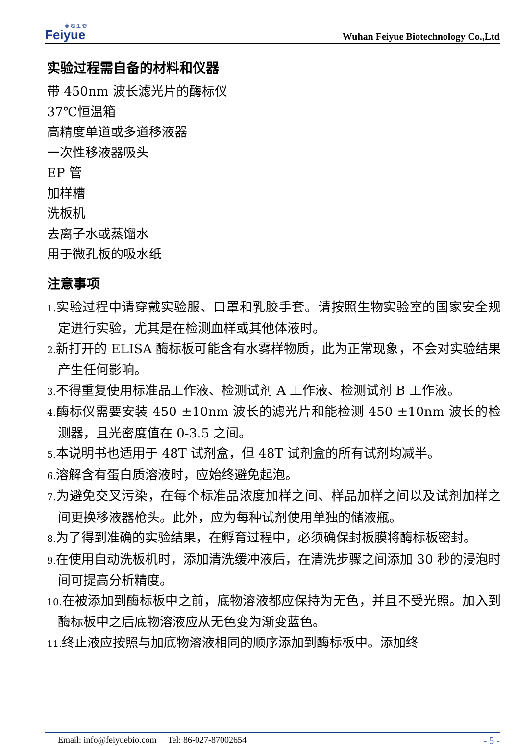菲越生物
Feiyue
Wuhan Feiyue Biotechnology Co.,Ltd
实验过程需自备的材料和仪器
带 450nm 波长滤光片的酶标仪
37℃恒温箱
高精度单道或多道移液器
一次性移液器吸头
EP 管
加样槽
洗板机
去离子水或蒸馏水
用于微孔板的吸水纸
注意事项
1. 实验过程中请穿戴实验服、口罩和乳胶手套。请按照生物实验室的国家安全规定进行实验，尤其是在检测血样或其他体液时。
2. 新打开的 ELISA 酶标板可能含有水雾样物质，此为正常现象，不会对实验结果产生任何影响。
3. 不得重复使用标准品工作液、检测试剂 A 工作液、检测试剂 B 工作液。
4. 酶标仪需要安装 450 ±10nm 波长的滤光片和能检测 450 ±10nm 波长的检测器，且光密度值在 0-3.5 之间。
5. 本说明书也适用于 48T 试剂盒，但 48T 试剂盒的所有试剂均减半。
6. 溶解含有蛋白质溶液时，应始终避免起泡。
7. 为避免交叉污染，在每个标准品浓度加样之间、样品加样之间以及试剂加样之间更换移液器枪头。此外，应为每种试剂使用单独的储液瓶。
8. 为了得到准确的实验结果，在孵育过程中，必须确保封板膜将酶标板密封。
9. 在使用自动洗板机时，添加清洗缓冲液后，在清洗步骤之间添加 30 秒的浸泡时间可提高分析精度。
10. 在被添加到酶标板中之前，底物溶液都应保持为无色，并且不受光照。加入到酶标板中之后底物溶液应从无色变为渐变蓝色。
11. 终止液应按照与加底物溶液相同的顺序添加到酶标板中。添加终
Email: info@feiyuebio.com Tel: 86-027-87002654 - 5 -